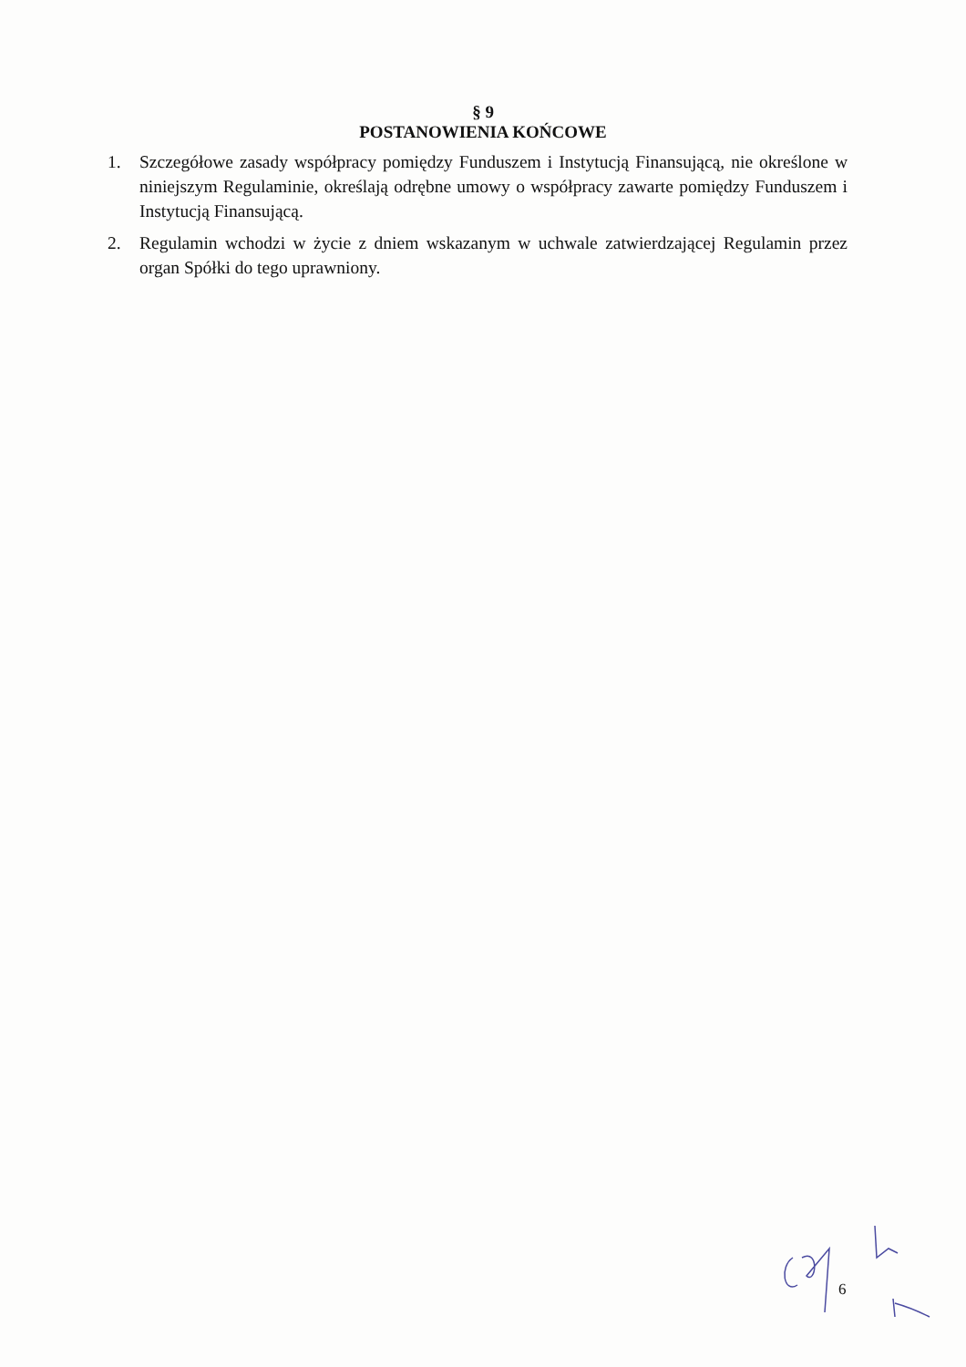§ 9
POSTANOWIENIA KOŃCOWE
1. Szczegółowe zasady współpracy pomiędzy Funduszem i Instytucją Finansującą, nie określone w niniejszym Regulaminie, określają odrębne umowy o współpracy zawarte pomiędzy Funduszem i Instytucją Finansującą.
2. Regulamin wchodzi w życie z dniem wskazanym w uchwale zatwierdzającej Regulamin przez organ Spółki do tego uprawniony.
6